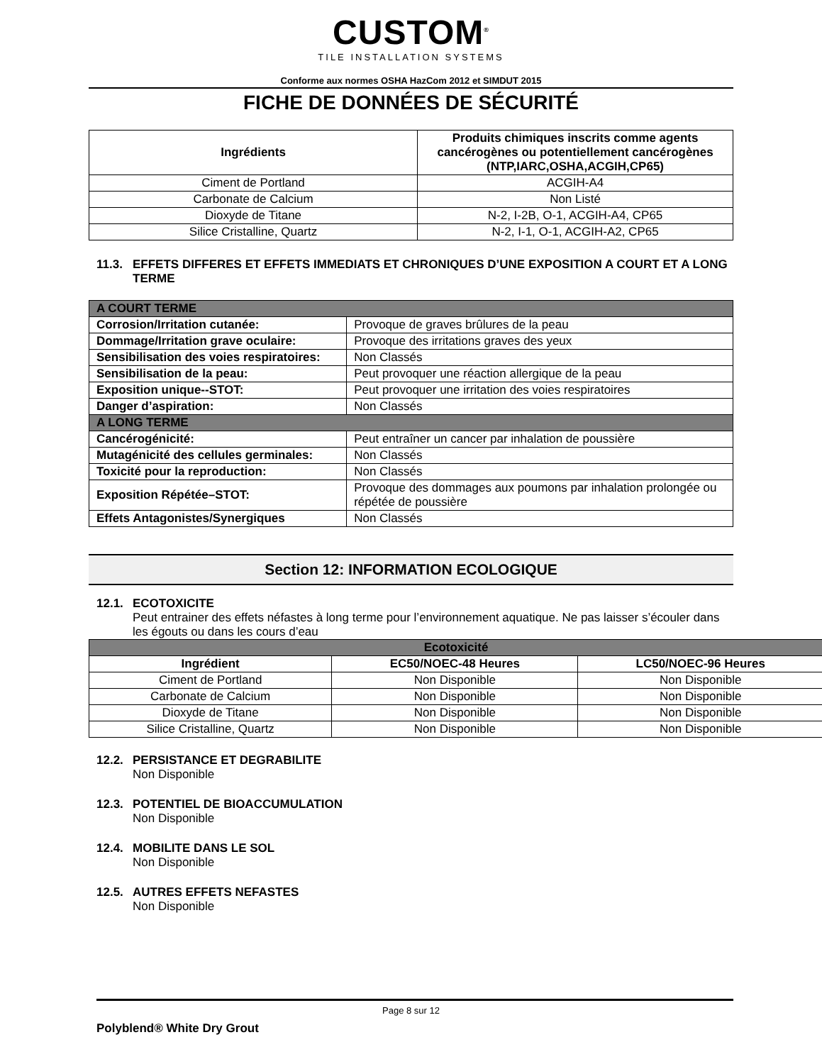CUSTOM<sup>®</sup>
TILE INSTALLATION SYSTEMS
Conforme aux normes OSHA HazCom 2012 et SIMDUT 2015
FICHE DE DONNÉES DE SÉCURITÉ
| Ingrédients | Produits chimiques inscrits comme agents cancérogènes ou potentiellement cancérogènes (NTP,IARC,OSHA,ACGIH,CP65) |
| --- | --- |
| Ciment de Portland | ACGIH-A4 |
| Carbonate de Calcium | Non Listé |
| Dioxyde de Titane | N-2, I-2B, O-1, ACGIH-A4, CP65 |
| Silice Cristalline, Quartz | N-2, I-1, O-1, ACGIH-A2, CP65 |
11.3. EFFETS DIFFERES ET EFFETS IMMEDIATS ET CHRONIQUES D’UNE EXPOSITION A COURT ET A LONG TERME
| A COURT TERME | |
| Corrosion/Irritation cutanée: | Provoque de graves brûlures de la peau |
| Dommage/Irritation grave oculaire: | Provoque des irritations graves des yeux |
| Sensibilisation des voies respiratoires: | Non Classés |
| Sensibilisation de la peau: | Peut provoquer une réaction allergique de la peau |
| Exposition unique--STOT: | Peut provoquer une irritation des voies respiratoires |
| Danger d’aspiration: | Non Classés |
| A LONG TERME | |
| Cancérogénicité: | Peut entraîner un cancer par inhalation de poussière |
| Mutagénicité des cellules germinales: | Non Classés |
| Toxicité pour la reproduction: | Non Classés |
| Exposition Répétée–STOT: | Provoque des dommages aux poumons par inhalation prolongée ou répétée de poussière |
| Effets Antagonistes/Synergiques | Non Classés |
Section 12: INFORMATION ECOLOGIQUE
12.1. ECOTOXICITE
Peut entrainer des effets néfastes à long terme pour l’environnement aquatique. Ne pas laisser s’écouler dans les égouts ou dans les cours d’eau
| Ecotoxicité | | |
| Ingrédient | EC50/NOEC-48 Heures | LC50/NOEC-96 Heures |
| Ciment de Portland | Non Disponible | Non Disponible |
| Carbonate de Calcium | Non Disponible | Non Disponible |
| Dioxyde de Titane | Non Disponible | Non Disponible |
| Silice Cristalline, Quartz | Non Disponible | Non Disponible |
12.2. PERSISTANCE ET DEGRABILITE
Non Disponible
12.3. POTENTIEL DE BIOACCUMULATION
Non Disponible
12.4. MOBILITE DANS LE SOL
Non Disponible
12.5. AUTRES EFFETS NEFASTES
Non Disponible
Page 8 sur 12
Polyblend® White Dry Grout